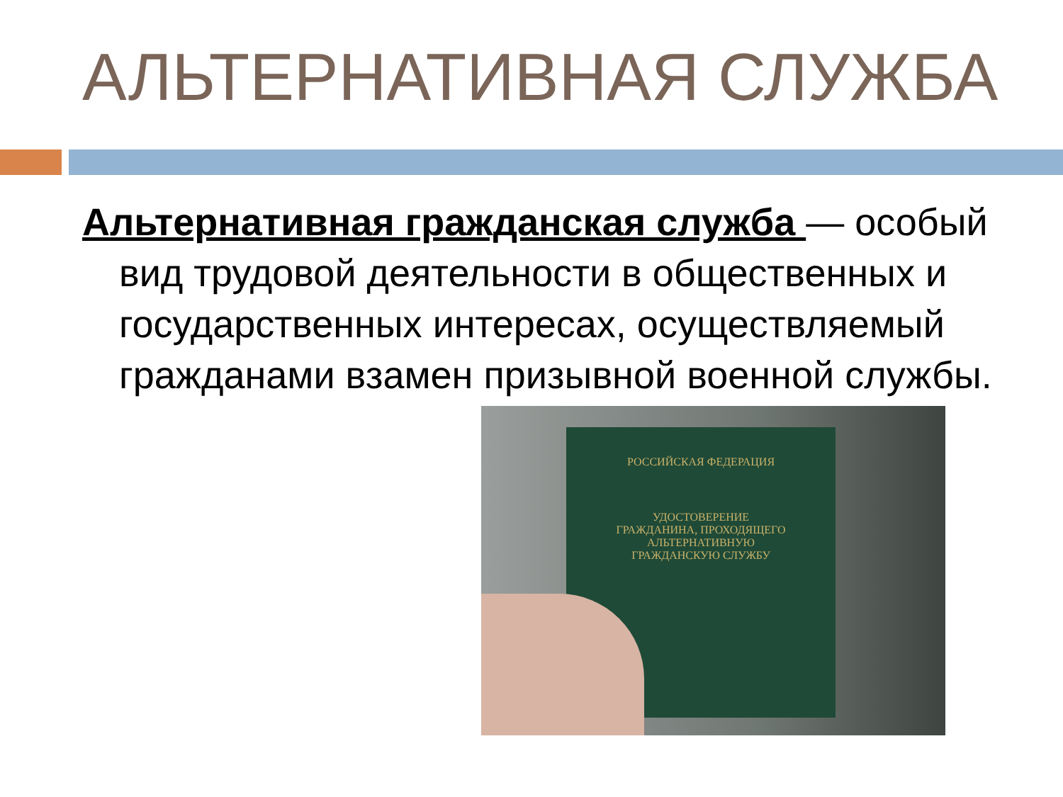АЛЬТЕРНАТИВНАЯ СЛУЖБА
Альтернативная гражданская служба — особый вид трудовой деятельности в общественных и государственных интересах, осуществляемый гражданами взамен призывной военной службы.
РОССИЙСКАЯ ФЕДЕРАЦИЯ
УДОСТОВЕРЕНИЕ
ГРАЖДАНИНА, ПРОХОДЯЩЕГО
АЛЬТЕРНАТИВНУЮ
ГРАЖДАНСКУЮ СЛУЖБУ